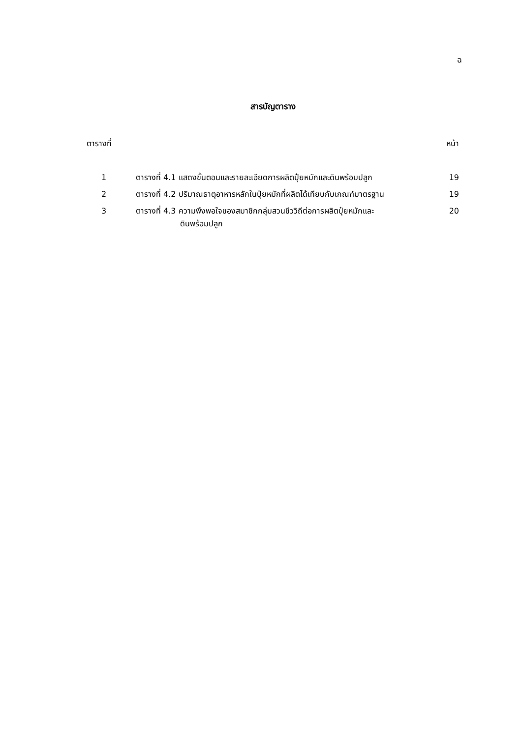ฉ
สารบัญตาราง
ตารางที่ หน้า
| 1 | ตารางที่ 4.1 แสดงขั้นตอนและรายละเอียดการผลิตปุ๋ยหมักและดินพร้อมปลูก | 19 |
| 2 | ตารางที่ 4.2 ปริมาณธาตุอาหารหลักในปุ๋ยหมักที่ผลิตได้เทียบกับเกณฑ์มาตรฐาน | 19 |
| 3 | ตารางที่ 4.3 ความพึงพอใจของสมาชิกกลุ่มสวนชีววิถีต่อการผลิตปุ๋ยหมักและ ดินพร้อมปลูก | 20 |